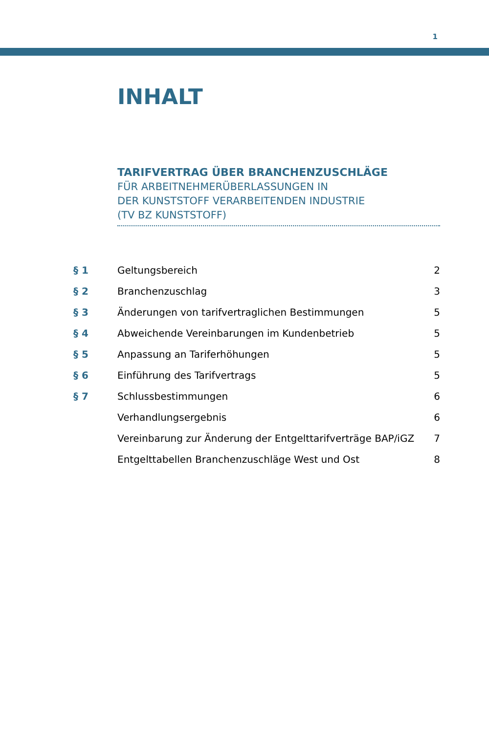1
INHALT
TARIFVERTRAG ÜBER BRANCHENZUSCHLÄGE
FÜR ARBEITNEHMERÜBERLASSUNGEN IN
DER KUNSTSTOFF VERARBEITENDEN INDUSTRIE
(TV BZ KUNSTSTOFF)
| § 1 | Geltungsbereich | 2 |
| § 2 | Branchenzuschlag | 3 |
| § 3 | Änderungen von tarifvertraglichen Bestimmungen | 5 |
| § 4 | Abweichende Vereinbarungen im Kundenbetrieb | 5 |
| § 5 | Anpassung an Tariferhöhungen | 5 |
| § 6 | Einführung des Tarifvertrags | 5 |
| § 7 | Schlussbestimmungen | 6 |
| | Verhandlungsergebnis | 6 |
| | Vereinbarung zur Änderung der Entgelttarifverträge BAP/iGZ | 7 |
| | Entgelttabellen Branchenzuschläge West und Ost | 8 |